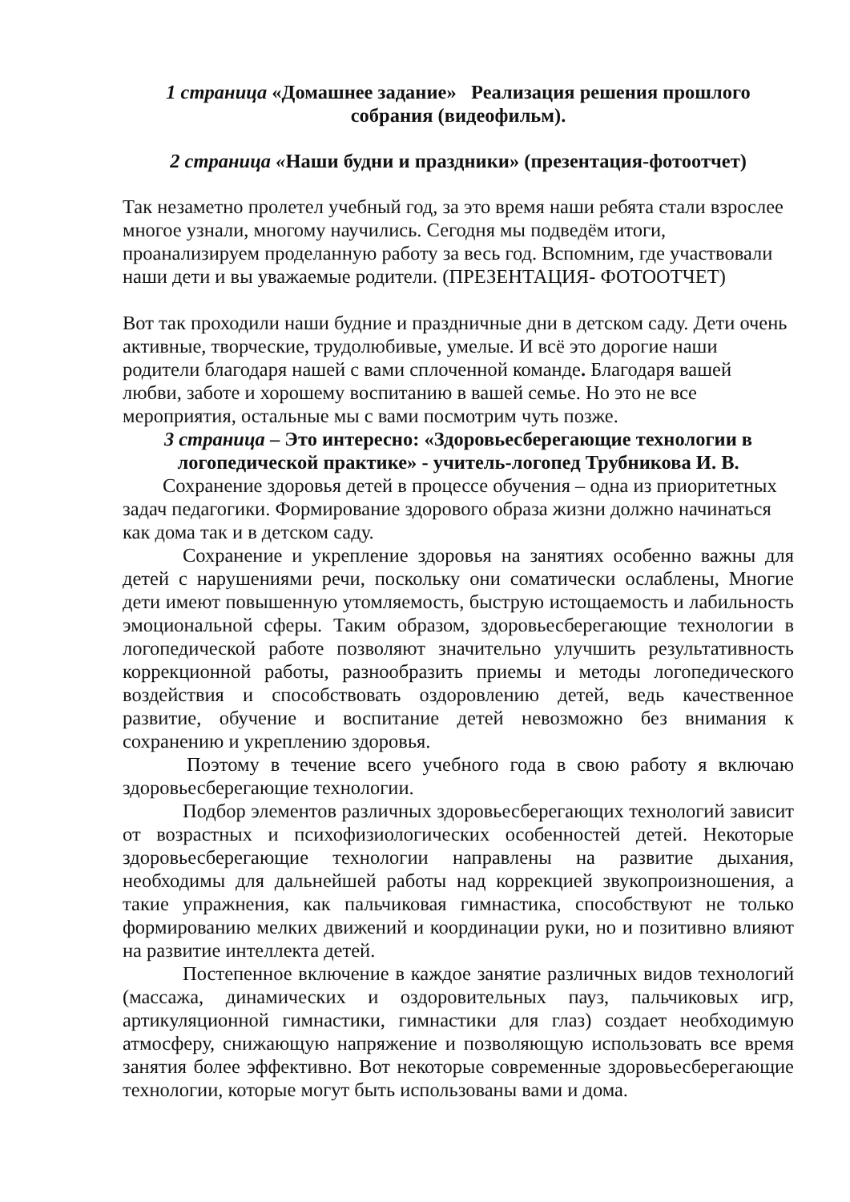1 страница «Домашнее задание» Реализация решения прошлого собрания (видеофильм).
2 страница «Наши будни и праздники» (презентация-фотоотчет)
Так незаметно пролетел учебный год, за это время наши ребята стали взрослее многое узнали, многому научились. Сегодня мы подведём итоги, проанализируем проделанную работу за весь год. Вспомним, где участвовали наши дети и вы уважаемые родители. (ПРЕЗЕНТАЦИЯ- ФОТООТЧЕТ)
Вот так проходили наши будние и праздничные дни в детском саду. Дети очень активные, творческие, трудолюбивые, умелые. И всё это дорогие наши родители благодаря нашей с вами сплоченной команде. Благодаря вашей любви, заботе и хорошему воспитанию в вашей семье. Но это не все мероприятия, остальные мы с вами посмотрим чуть позже.
3 страница – Это интересно: «Здоровьесберегающие технологии в логопедической практике» - учитель-логопед Трубникова И. В.
Сохранение здоровья детей в процессе обучения – одна из приоритетных задач педагогики. Формирование здорового образа жизни должно начинаться как дома так и в детском саду.
Сохранение и укрепление здоровья на занятиях особенно важны для детей с нарушениями речи, поскольку они соматически ослаблены, Многие дети имеют повышенную утомляемость, быструю истощаемость и лабильность эмоциональной сферы. Таким образом, здоровьесберегающие технологии в логопедической работе позволяют значительно улучшить результативность коррекционной работы, разнообразить приемы и методы логопедического воздействия и способствовать оздоровлению детей, ведь качественное развитие, обучение и воспитание детей невозможно без внимания к сохранению и укреплению здоровья.
Поэтому в течение всего учебного года в свою работу я включаю здоровьесберегающие технологии.
Подбор элементов различных здоровьесберегающих технологий зависит от возрастных и психофизиологических особенностей детей. Некоторые здоровьесберегающие технологии направлены на развитие дыхания, необходимы для дальнейшей работы над коррекцией звукопроизношения, а такие упражнения, как пальчиковая гимнастика, способствуют не только формированию мелких движений и координации руки, но и позитивно влияют на развитие интеллекта детей.
Постепенное включение в каждое занятие различных видов технологий (массажа, динамических и оздоровительных пауз, пальчиковых игр, артикуляционной гимнастики, гимнастики для глаз) создает необходимую атмосферу, снижающую напряжение и позволяющую использовать все время занятия более эффективно. Вот некоторые современные здоровьесберегающие технологии, которые могут быть использованы вами и дома.